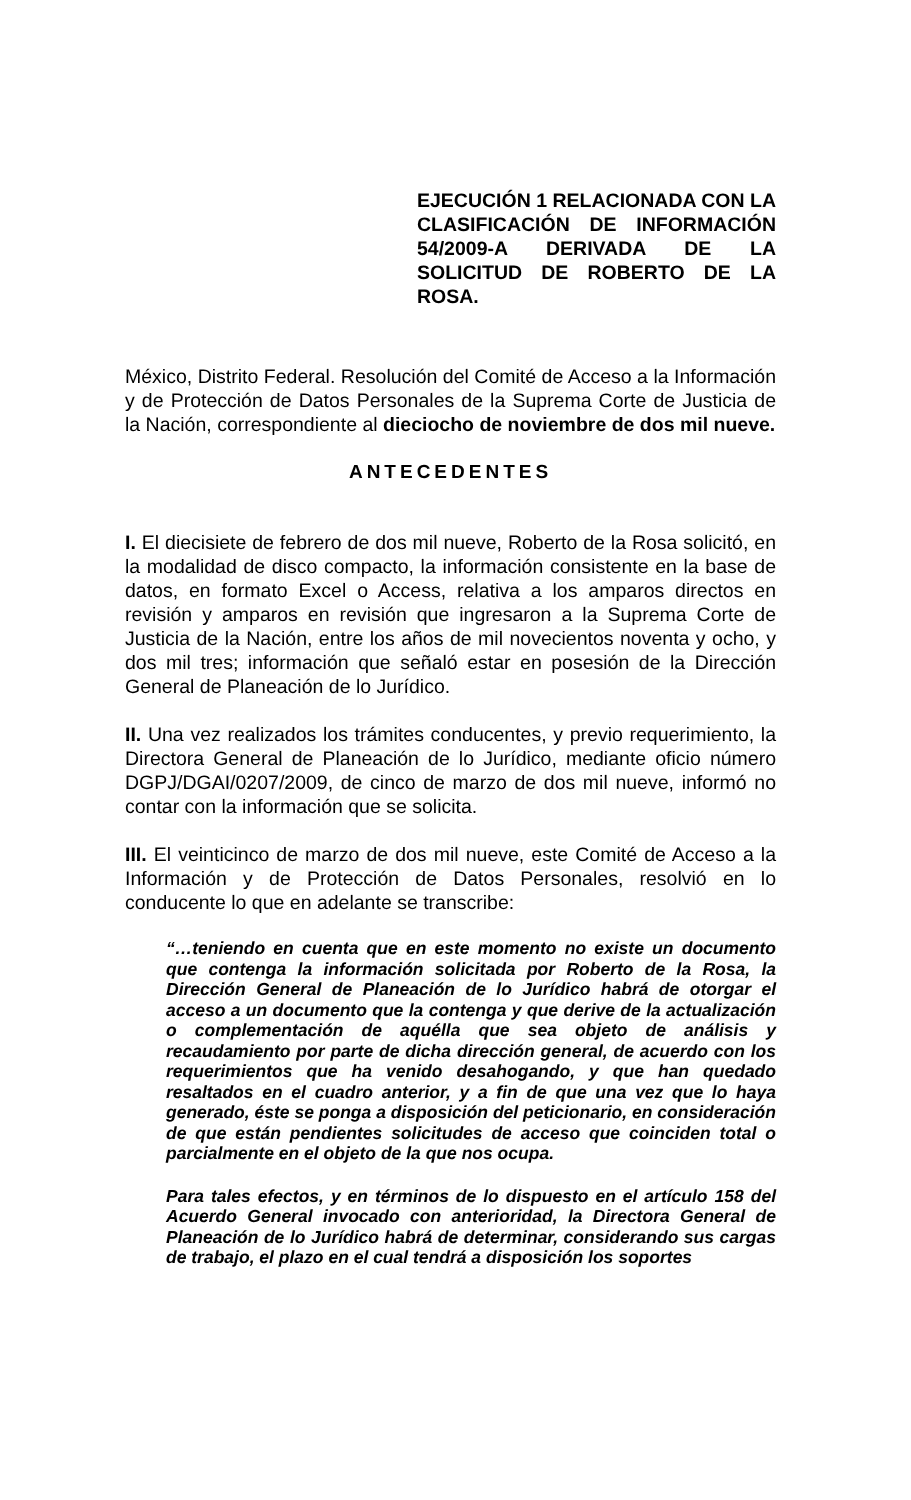EJECUCIÓN 1 RELACIONADA CON LA CLASIFICACIÓN DE INFORMACIÓN 54/2009-A DERIVADA DE LA SOLICITUD DE ROBERTO DE LA ROSA.
México, Distrito Federal. Resolución del Comité de Acceso a la Información y de Protección de Datos Personales de la Suprema Corte de Justicia de la Nación, correspondiente al dieciocho de noviembre de dos mil nueve.
ANTECEDENTES
I. El diecisiete de febrero de dos mil nueve, Roberto de la Rosa solicitó, en la modalidad de disco compacto, la información consistente en la base de datos, en formato Excel o Access, relativa a los amparos directos en revisión y amparos en revisión que ingresaron a la Suprema Corte de Justicia de la Nación, entre los años de mil novecientos noventa y ocho, y dos mil tres; información que señaló estar en posesión de la Dirección General de Planeación de lo Jurídico.
II. Una vez realizados los trámites conducentes, y previo requerimiento, la Directora General de Planeación de lo Jurídico, mediante oficio número DGPJ/DGAI/0207/2009, de cinco de marzo de dos mil nueve, informó no contar con la información que se solicita.
III. El veinticinco de marzo de dos mil nueve, este Comité de Acceso a la Información y de Protección de Datos Personales, resolvió en lo conducente lo que en adelante se transcribe:
“…teniendo en cuenta que en este momento no existe un documento que contenga la información solicitada por Roberto de la Rosa, la Dirección General de Planeación de lo Jurídico habrá de otorgar el acceso a un documento que la contenga y que derive de la actualización o complementación de aquélla que sea objeto de análisis y recaudamiento por parte de dicha dirección general, de acuerdo con los requerimientos que ha venido desahogando, y que han quedado resaltados en el cuadro anterior, y a fin de que una vez que lo haya generado, éste se ponga a disposición del peticionario, en consideración de que están pendientes solicitudes de acceso que coinciden total o parcialmente en el objeto de la que nos ocupa.
Para tales efectos, y en términos de lo dispuesto en el artículo 158 del Acuerdo General invocado con anterioridad, la Directora General de Planeación de lo Jurídico habrá de determinar, considerando sus cargas de trabajo, el plazo en el cual tendrá a disposición los soportes